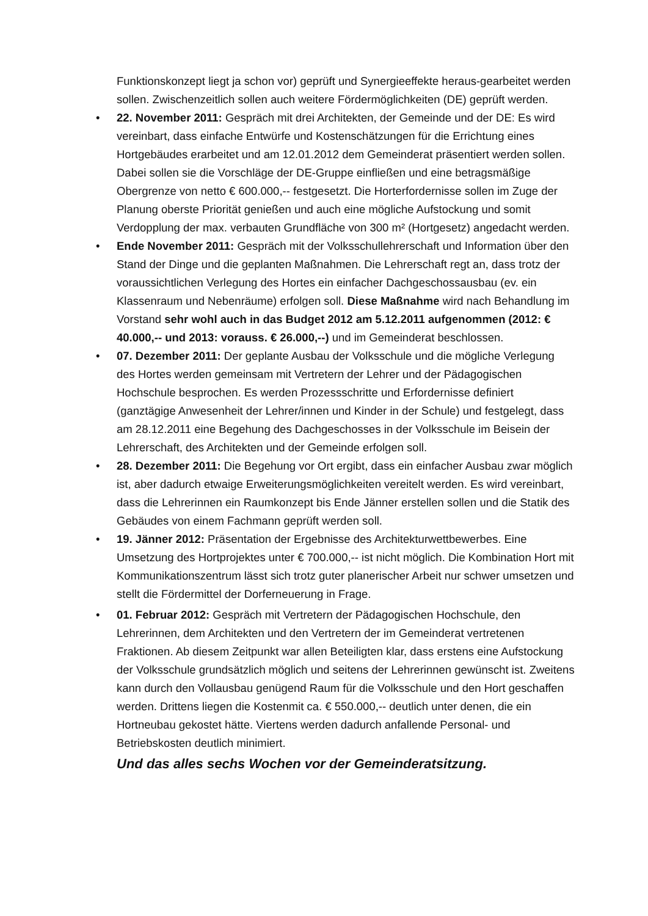Funktionskonzept liegt ja schon vor) geprüft und Synergieeffekte heraus-gearbeitet werden sollen. Zwischenzeitlich sollen auch weitere Fördermöglichkeiten (DE) geprüft werden.
• 22. November 2011: Gespräch mit drei Architekten, der Gemeinde und der DE: Es wird vereinbart, dass einfache Entwürfe und Kostenschätzungen für die Errichtung eines Hortgebäudes erarbeitet und am 12.01.2012 dem Gemeinderat präsentiert werden sollen. Dabei sollen sie die Vorschläge der DE-Gruppe einfließen und eine betragsmäßige Obergrenze von netto € 600.000,-- festgesetzt. Die Horterfordernisse sollen im Zuge der Planung oberste Priorität genießen und auch eine mögliche Aufstockung und somit Verdopplung der max. verbauten Grundfläche von 300 m² (Hortgesetz) angedacht werden.
• Ende November 2011: Gespräch mit der Volksschullehrerschaft und Information über den Stand der Dinge und die geplanten Maßnahmen. Die Lehrerschaft regt an, dass trotz der voraussichtlichen Verlegung des Hortes ein einfacher Dachgeschossausbau (ev. ein Klassenraum und Nebenräume) erfolgen soll. Diese Maßnahme wird nach Behandlung im Vorstand sehr wohl auch in das Budget 2012 am 5.12.2011 aufgenommen (2012: € 40.000,-- und 2013: vorauss. € 26.000,--) und im Gemeinderat beschlossen.
• 07. Dezember 2011: Der geplante Ausbau der Volksschule und die mögliche Verlegung des Hortes werden gemeinsam mit Vertretern der Lehrer und der Pädagogischen Hochschule besprochen. Es werden Prozessschritte und Erfordernisse definiert (ganztägige Anwesenheit der Lehrer/innen und Kinder in der Schule) und festgelegt, dass am 28.12.2011 eine Begehung des Dachgeschosses in der Volksschule im Beisein der Lehrerschaft, des Architekten und der Gemeinde erfolgen soll.
• 28. Dezember 2011: Die Begehung vor Ort ergibt, dass ein einfacher Ausbau zwar möglich ist, aber dadurch etwaige Erweiterungsmöglichkeiten vereitelt werden. Es wird vereinbart, dass die Lehrerinnen ein Raumkonzept bis Ende Jänner erstellen sollen und die Statik des Gebäudes von einem Fachmann geprüft werden soll.
• 19. Jänner 2012: Präsentation der Ergebnisse des Architekturwettbewerbes. Eine Umsetzung des Hortprojektes unter € 700.000,-- ist nicht möglich. Die Kombination Hort mit Kommunikationszentrum lässt sich trotz guter planerischer Arbeit nur schwer umsetzen und stellt die Fördermittel der Dorferneuerung in Frage.
• 01. Februar 2012: Gespräch mit Vertretern der Pädagogischen Hochschule, den Lehrerinnen, dem Architekten und den Vertretern der im Gemeinderat vertretenen Fraktionen. Ab diesem Zeitpunkt war allen Beteiligten klar, dass erstens eine Aufstockung der Volksschule grundsätzlich möglich und seitens der Lehrerinnen gewünscht ist. Zweitens kann durch den Vollausbau genügend Raum für die Volksschule und den Hort geschaffen werden. Drittens liegen die Kostenmit ca. € 550.000,-- deutlich unter denen, die ein Hortneubau gekostet hätte. Viertens werden dadurch anfallende Personal- und Betriebskosten deutlich minimiert.
Und das alles sechs Wochen vor der Gemeinderatsitzung.